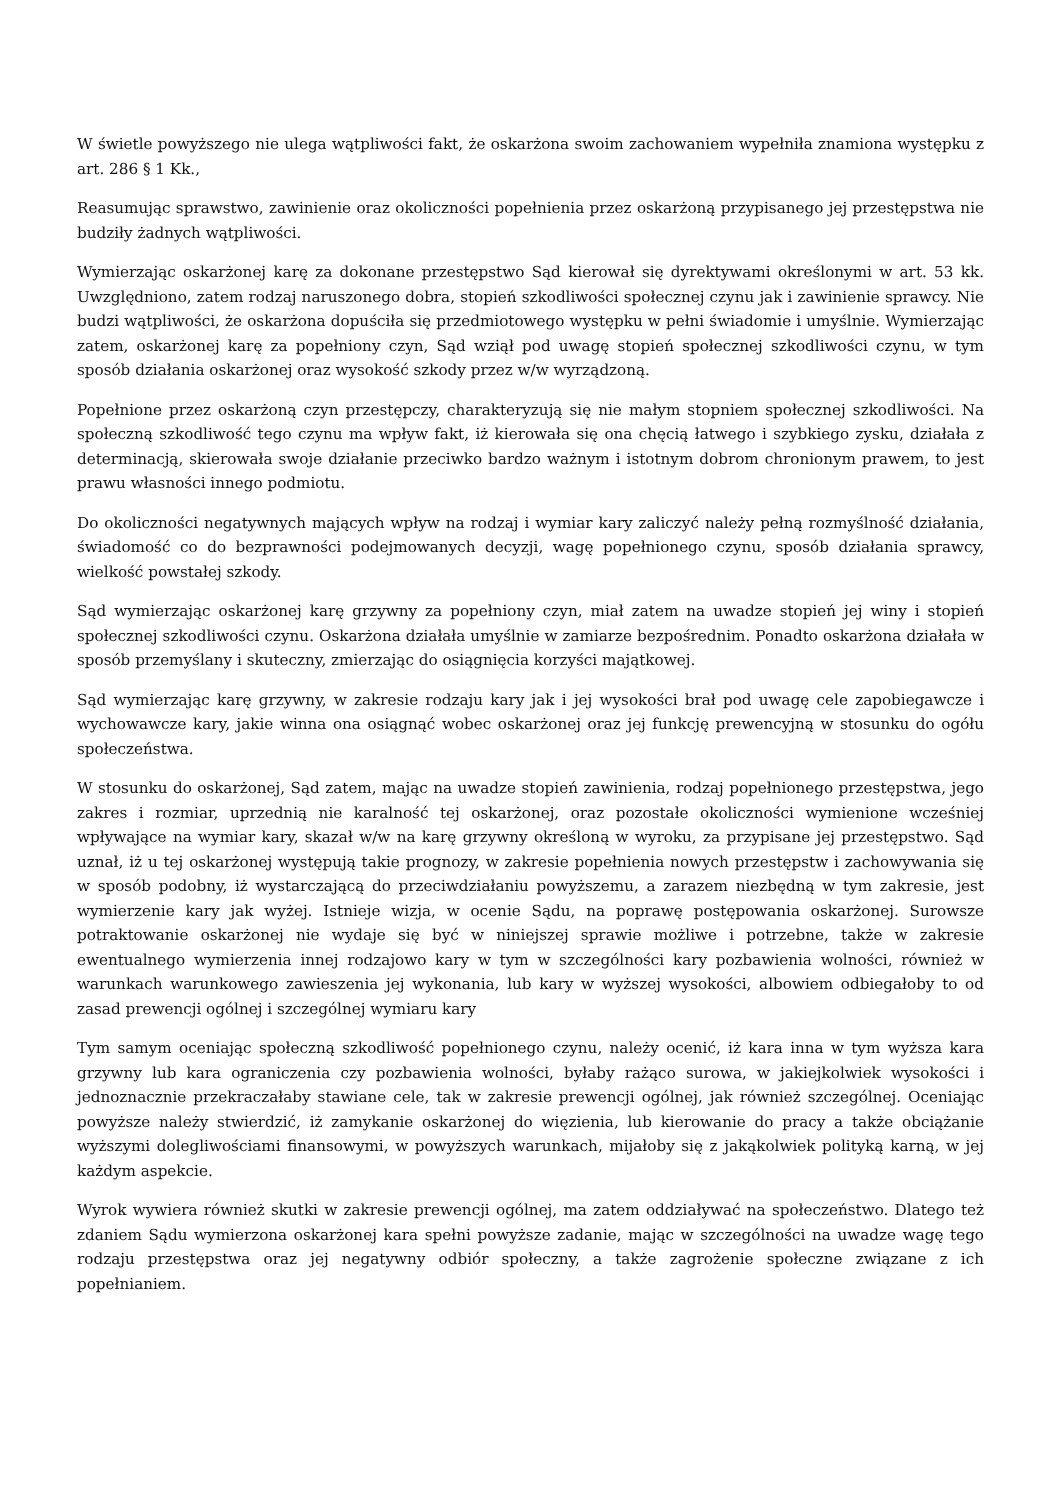W świetle powyższego nie ulega wątpliwości fakt, że oskarżona swoim zachowaniem wypełniła znamiona występku z art. 286 § 1 Kk.,
Reasumując sprawstwo, zawinienie oraz okoliczności popełnienia przez oskarżoną przypisanego jej przestępstwa nie budziły żadnych wątpliwości.
Wymierzając oskarżonej karę za dokonane przestępstwo Sąd kierował się dyrektywami określonymi w art. 53 kk. Uwzględniono, zatem rodzaj naruszonego dobra, stopień szkodliwości społecznej czynu jak i zawinienie sprawcy. Nie budzi wątpliwości, że oskarżona dopuściła się przedmiotowego występku w pełni świadomie i umyślnie. Wymierzając zatem, oskarżonej karę za popełniony czyn, Sąd wziął pod uwagę stopień społecznej szkodliwości czynu, w tym sposób działania oskarżonej oraz wysokość szkody przez w/w wyrządzoną.
Popełnione przez oskarżoną czyn przestępczy, charakteryzują się nie małym stopniem społecznej szkodliwości. Na społeczną szkodliwość tego czynu ma wpływ fakt, iż kierowała się ona chęcią łatwego i szybkiego zysku, działała z determinacją, skierowała swoje działanie przeciwko bardzo ważnym i istotnym dobrom chronionym prawem, to jest prawu własności innego podmiotu.
Do okoliczności negatywnych mających wpływ na rodzaj i wymiar kary zaliczyć należy pełną rozmyślność działania, świadomość co do bezprawności podejmowanych decyzji, wagę popełnionego czynu, sposób działania sprawcy, wielkość powstałej szkody.
Sąd wymierzając oskarżonej karę grzywny za popełniony czyn, miał zatem na uwadze stopień jej winy i stopień społecznej szkodliwości czynu. Oskarżona działała umyślnie w zamiarze bezpośrednim. Ponadto oskarżona działała w sposób przemyślany i skuteczny, zmierzając do osiągnięcia korzyści majątkowej.
Sąd wymierzając karę grzywny, w zakresie rodzaju kary jak i jej wysokości brał pod uwagę cele zapobiegawcze i wychowawcze kary, jakie winna ona osiągnąć wobec oskarżonej oraz jej funkcję prewencyjną w stosunku do ogółu społeczeństwa.
W stosunku do oskarżonej, Sąd zatem, mając na uwadze stopień zawinienia, rodzaj popełnionego przestępstwa, jego zakres i rozmiar, uprzednią nie karalność tej oskarżonej, oraz pozostałe okoliczności wymienione wcześniej wpływające na wymiar kary, skazał w/w na karę grzywny określoną w wyroku, za przypisane jej przestępstwo. Sąd uznał, iż u tej oskarżonej występują takie prognozy, w zakresie popełnienia nowych przestępstw i zachowywania się w sposób podobny, iż wystarczającą do przeciwdziałaniu powyższemu, a zarazem niezbędną w tym zakresie, jest wymierzenie kary jak wyżej. Istnieje wizja, w ocenie Sądu, na poprawę postępowania oskarżonej. Surowsze potraktowanie oskarżonej nie wydaje się być w niniejszej sprawie możliwe i potrzebne, także w zakresie ewentualnego wymierzenia innej rodzajowo kary w tym w szczególności kary pozbawienia wolności, również w warunkach warunkowego zawieszenia jej wykonania, lub kary w wyższej wysokości, albowiem odbiegałoby to od zasad prewencji ogólnej i szczególnej wymiaru kary
Tym samym oceniając społeczną szkodliwość popełnionego czynu, należy ocenić, iż kara inna w tym wyższa kara grzywny lub kara ograniczenia czy pozbawienia wolności, byłaby rażąco surowa, w jakiejkolwiek wysokości i jednoznacznie przekraczałaby stawiane cele, tak w zakresie prewencji ogólnej, jak również szczególnej. Oceniając powyższe należy stwierdzić, iż zamykanie oskarżonej do więzienia, lub kierowanie do pracy a także obciążanie wyższymi dolegliwościami finansowymi, w powyższych warunkach, mijałoby się z jakąkolwiek polityką karną, w jej każdym aspekcie.
Wyrok wywiera również skutki w zakresie prewencji ogólnej, ma zatem oddziaływać na społeczeństwo. Dlatego też zdaniem Sądu wymierzona oskarżonej kara spełni powyższe zadanie, mając w szczególności na uwadze wagę tego rodzaju przestępstwa oraz jej negatywny odbiór społeczny, a także zagrożenie społeczne związane z ich popełnianiem.